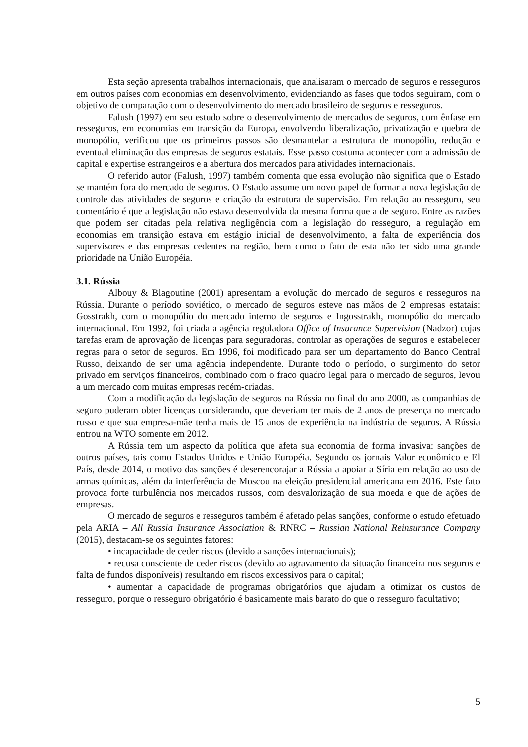Esta seção apresenta trabalhos internacionais, que analisaram o mercado de seguros e resseguros em outros países com economias em desenvolvimento, evidenciando as fases que todos seguiram, com o objetivo de comparação com o desenvolvimento do mercado brasileiro de seguros e resseguros.
Falush (1997) em seu estudo sobre o desenvolvimento de mercados de seguros, com ênfase em resseguros, em economias em transição da Europa, envolvendo liberalização, privatização e quebra de monopólio, verificou que os primeiros passos são desmantelar a estrutura de monopólio, redução e eventual eliminação das empresas de seguros estatais. Esse passo costuma acontecer com a admissão de capital e expertise estrangeiros e a abertura dos mercados para atividades internacionais.
O referido autor (Falush, 1997) também comenta que essa evolução não significa que o Estado se mantém fora do mercado de seguros. O Estado assume um novo papel de formar a nova legislação de controle das atividades de seguros e criação da estrutura de supervisão. Em relação ao resseguro, seu comentário é que a legislação não estava desenvolvida da mesma forma que a de seguro. Entre as razões que podem ser citadas pela relativa negligência com a legislação do resseguro, a regulação em economias em transição estava em estágio inicial de desenvolvimento, a falta de experiência dos supervisores e das empresas cedentes na região, bem como o fato de esta não ter sido uma grande prioridade na União Européia.
3.1. Rússia
Albouy & Blagoutine (2001) apresentam a evolução do mercado de seguros e resseguros na Rússia. Durante o período soviético, o mercado de seguros esteve nas mãos de 2 empresas estatais: Gosstrakh, com o monopólio do mercado interno de seguros e Ingosstrakh, monopólio do mercado internacional. Em 1992, foi criada a agência reguladora Office of Insurance Supervision (Nadzor) cujas tarefas eram de aprovação de licenças para seguradoras, controlar as operações de seguros e estabelecer regras para o setor de seguros. Em 1996, foi modificado para ser um departamento do Banco Central Russo, deixando de ser uma agência independente. Durante todo o período, o surgimento do setor privado em serviços financeiros, combinado com o fraco quadro legal para o mercado de seguros, levou a um mercado com muitas empresas recém-criadas.
Com a modificação da legislação de seguros na Rússia no final do ano 2000, as companhias de seguro puderam obter licenças considerando, que deveriam ter mais de 2 anos de presença no mercado russo e que sua empresa-mãe tenha mais de 15 anos de experiência na indústria de seguros. A Rússia entrou na WTO somente em 2012.
A Rússia tem um aspecto da política que afeta sua economia de forma invasiva: sanções de outros países, tais como Estados Unidos e União Européia. Segundo os jornais Valor econômico e El País, desde 2014, o motivo das sanções é deserencorajar a Rússia a apoiar a Síria em relação ao uso de armas químicas, além da interferência de Moscou na eleição presidencial americana em 2016. Este fato provoca forte turbulência nos mercados russos, com desvalorização de sua moeda e que de ações de empresas.
O mercado de seguros e resseguros também é afetado pelas sanções, conforme o estudo efetuado pela ARIA – All Russia Insurance Association & RNRC – Russian National Reinsurance Company (2015), destacam-se os seguintes fatores:
• incapacidade de ceder riscos (devido a sanções internacionais);
• recusa consciente de ceder riscos (devido ao agravamento da situação financeira nos seguros e falta de fundos disponíveis) resultando em riscos excessivos para o capital;
• aumentar a capacidade de programas obrigatórios que ajudam a otimizar os custos de resseguro, porque o resseguro obrigatório é basicamente mais barato do que o resseguro facultativo;
5